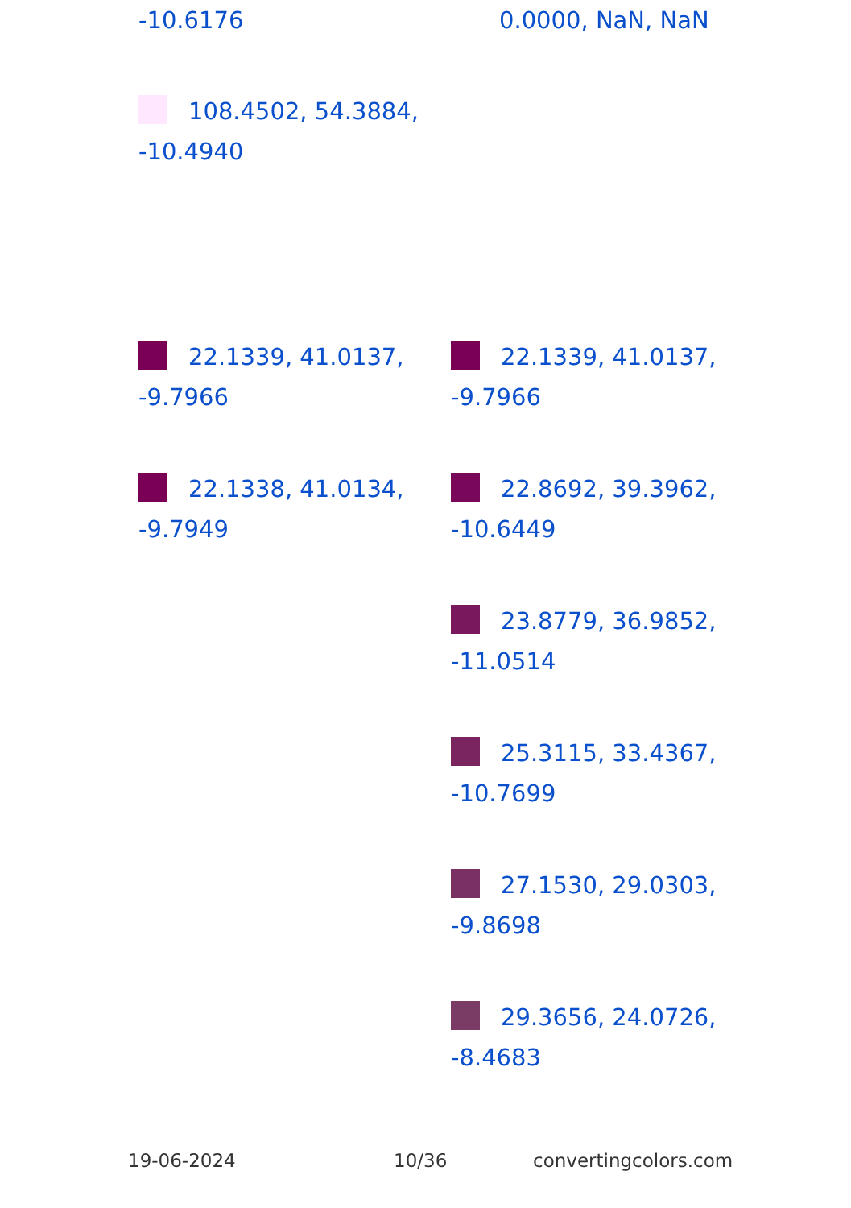-10.6176 0.0000, NaN, NaN
108.4502, 54.3884, -10.4940
22.1339, 41.0137, -9.7966
22.1339, 41.0137, -9.7966
22.1338, 41.0134, -9.7949
22.8692, 39.3962, -10.6449
23.8779, 36.9852, -11.0514
25.3115, 33.4367, -10.7699
27.1530, 29.0303, -9.8698
29.3656, 24.0726, -8.4683
19-06-2024 10/36 convertingcolors.com